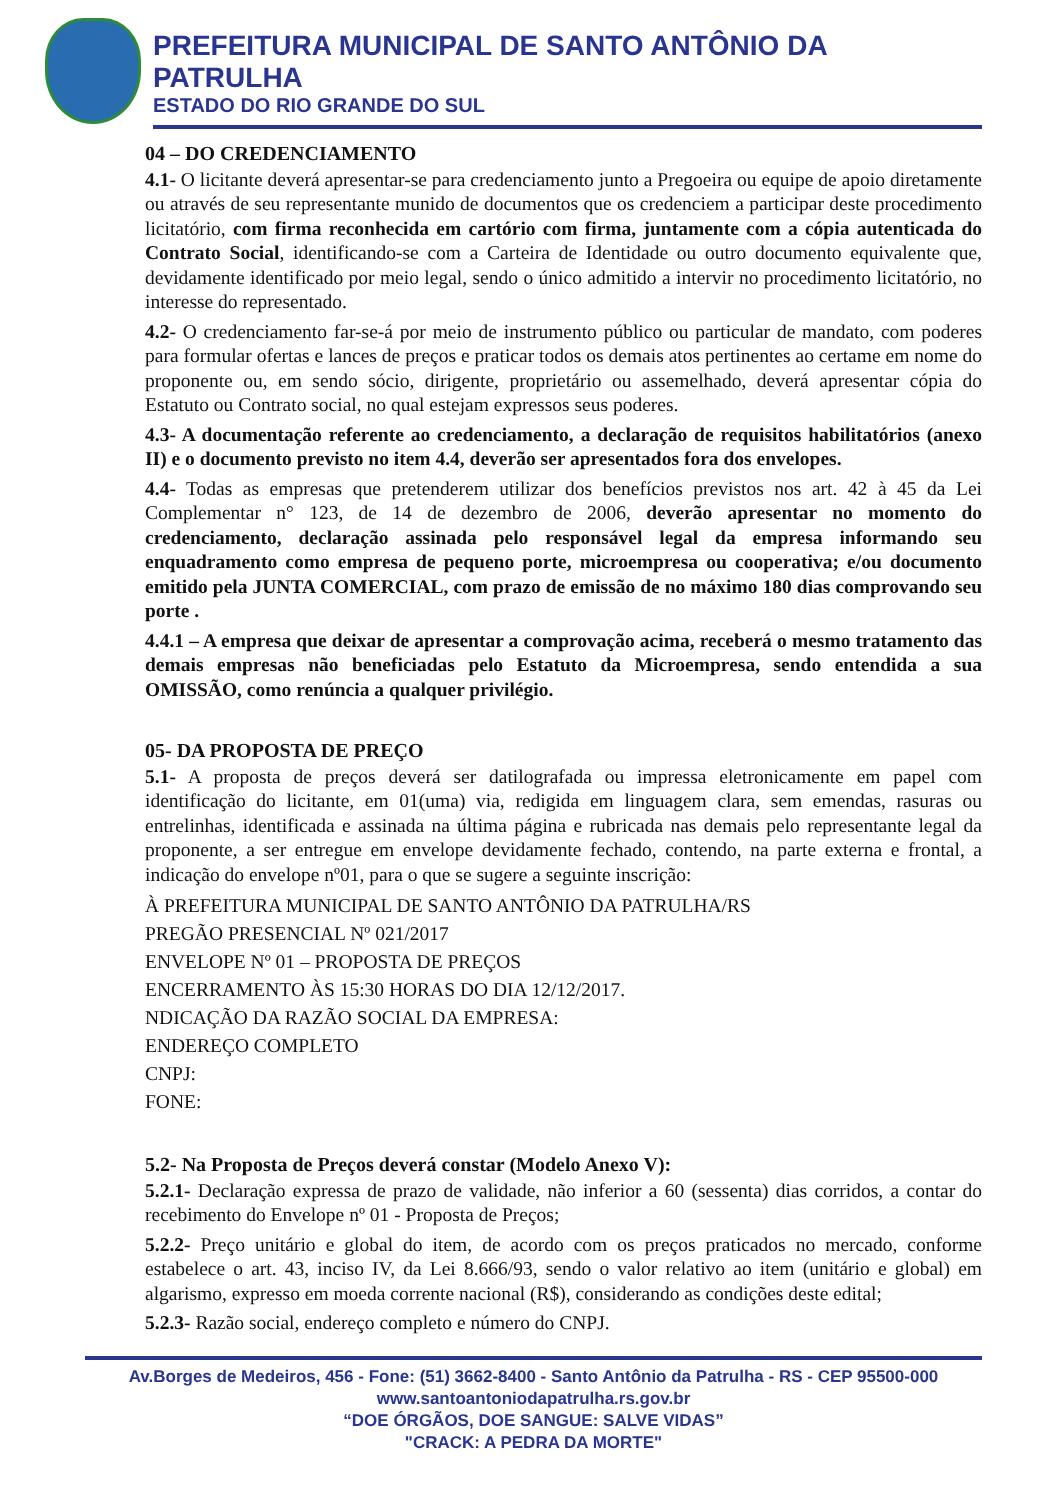PREFEITURA MUNICIPAL DE SANTO ANTÔNIO DA PATRULHA
ESTADO DO RIO GRANDE DO SUL
04 – DO CREDENCIAMENTO
4.1- O licitante deverá apresentar-se para credenciamento junto a Pregoeira ou equipe de apoio diretamente ou através de seu representante munido de documentos que os credenciem a participar deste procedimento licitatório, com firma reconhecida em cartório com firma, juntamente com a cópia autenticada do Contrato Social, identificando-se com a Carteira de Identidade ou outro documento equivalente que, devidamente identificado por meio legal, sendo o único admitido a intervir no procedimento licitatório, no interesse do representado.
4.2- O credenciamento far-se-á por meio de instrumento público ou particular de mandato, com poderes para formular ofertas e lances de preços e praticar todos os demais atos pertinentes ao certame em nome do proponente ou, em sendo sócio, dirigente, proprietário ou assemelhado, deverá apresentar cópia do Estatuto ou Contrato social, no qual estejam expressos seus poderes.
4.3- A documentação referente ao credenciamento, a declaração de requisitos habilitatórios (anexo II) e o documento previsto no item 4.4, deverão ser apresentados fora dos envelopes.
4.4- Todas as empresas que pretenderem utilizar dos benefícios previstos nos art. 42 à 45 da Lei Complementar n° 123, de 14 de dezembro de 2006, deverão apresentar no momento do credenciamento, declaração assinada pelo responsável legal da empresa informando seu enquadramento como empresa de pequeno porte, microempresa ou cooperativa; e/ou documento emitido pela JUNTA COMERCIAL, com prazo de emissão de no máximo 180 dias comprovando seu porte .
4.4.1 – A empresa que deixar de apresentar a comprovação acima, receberá o mesmo tratamento das demais empresas não beneficiadas pelo Estatuto da Microempresa, sendo entendida a sua OMISSÃO, como renúncia a qualquer privilégio.
05- DA PROPOSTA DE PREÇO
5.1- A proposta de preços deverá ser datilografada ou impressa eletronicamente em papel com identificação do licitante, em 01(uma) via, redigida em linguagem clara, sem emendas, rasuras ou entrelinhas, identificada e assinada na última página e rubricada nas demais pelo representante legal da proponente, a ser entregue em envelope devidamente fechado, contendo, na parte externa e frontal, a indicação do envelope nº01, para o que se sugere a seguinte inscrição:
À PREFEITURA MUNICIPAL DE SANTO ANTÔNIO DA PATRULHA/RS
PREGÃO PRESENCIAL Nº 021/2017
ENVELOPE Nº 01 – PROPOSTA DE PREÇOS
ENCERRAMENTO ÀS 15:30 HORAS DO DIA 12/12/2017.
NDICAÇÃO DA RAZÃO SOCIAL DA EMPRESA:
ENDEREÇO COMPLETO
CNPJ:
FONE:
5.2- Na Proposta de Preços deverá constar (Modelo Anexo V):
5.2.1- Declaração expressa de prazo de validade, não inferior a 60 (sessenta) dias corridos, a contar do recebimento do Envelope nº 01 - Proposta de Preços;
5.2.2- Preço unitário e global do item, de acordo com os preços praticados no mercado, conforme estabelece o art. 43, inciso IV, da Lei 8.666/93, sendo o valor relativo ao item (unitário e global) em algarismo, expresso em moeda corrente nacional (R$), considerando as condições deste edital;
5.2.3- Razão social, endereço completo e número do CNPJ.
Av.Borges de Medeiros, 456 - Fone: (51) 3662-8400 - Santo Antônio da Patrulha - RS - CEP 95500-000
www.santoantoniodapatrulha.rs.gov.br
“DOE ÓRGÃOS, DOE SANGUE: SALVE VIDAS”
"CRACK: A PEDRA DA MORTE"